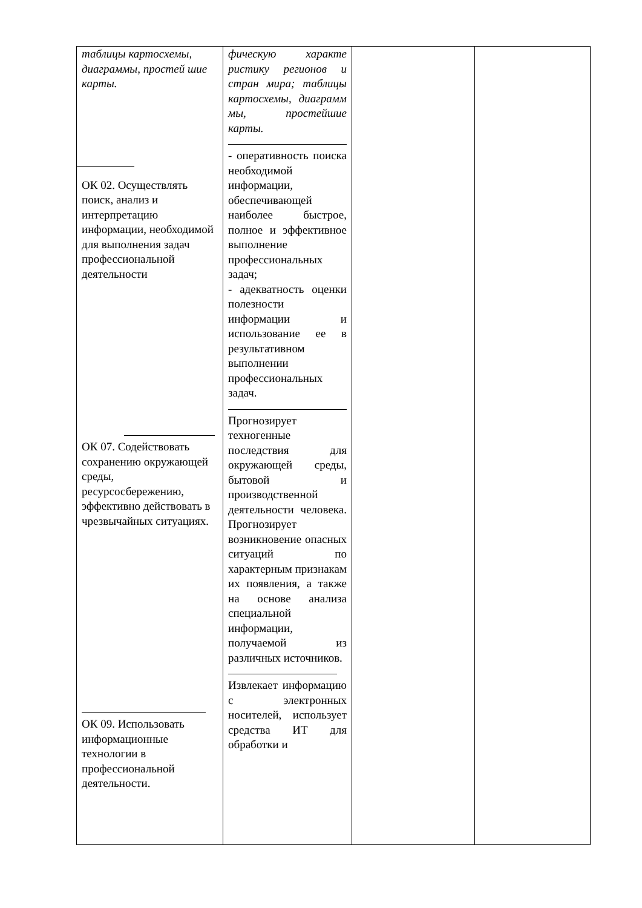| таблицы картосхемы, диаграммы, простей шие карты. ОК 02. Осуществлять поиск, анализ и интерпретацию информации, необходимой для выполнения задач профессиональной деятельности ОК 07. Содействовать сохранению окружающей среды, ресурсосбережению, эффективно действовать в чрезвычайных ситуациях. ОК 09. Использовать информационные технологии в профессиональной деятельности. | фическую характе ристику регионов и стран мира; таблицы картосхемы, диаграмм мы, простейшие карты. - оперативность поиска необходимой информации, обеспечивающей наиболее быстрое, полное и эффективное выполнение профессиональных задач; - адекватность оценки полезности информации и использование ее в результативном выполнении профессиональных задач. Прогнозирует техногенные последствия для окружающей среды, бытовой и производственной деятельности человека. Прогнозирует возникновение опасных ситуаций по характерным признакам их появления, а также на основе анализа специальной информации, получаемой из различных источников. Извлекает информацию с электронных носителей, использует средства ИТ для обработки и | | |